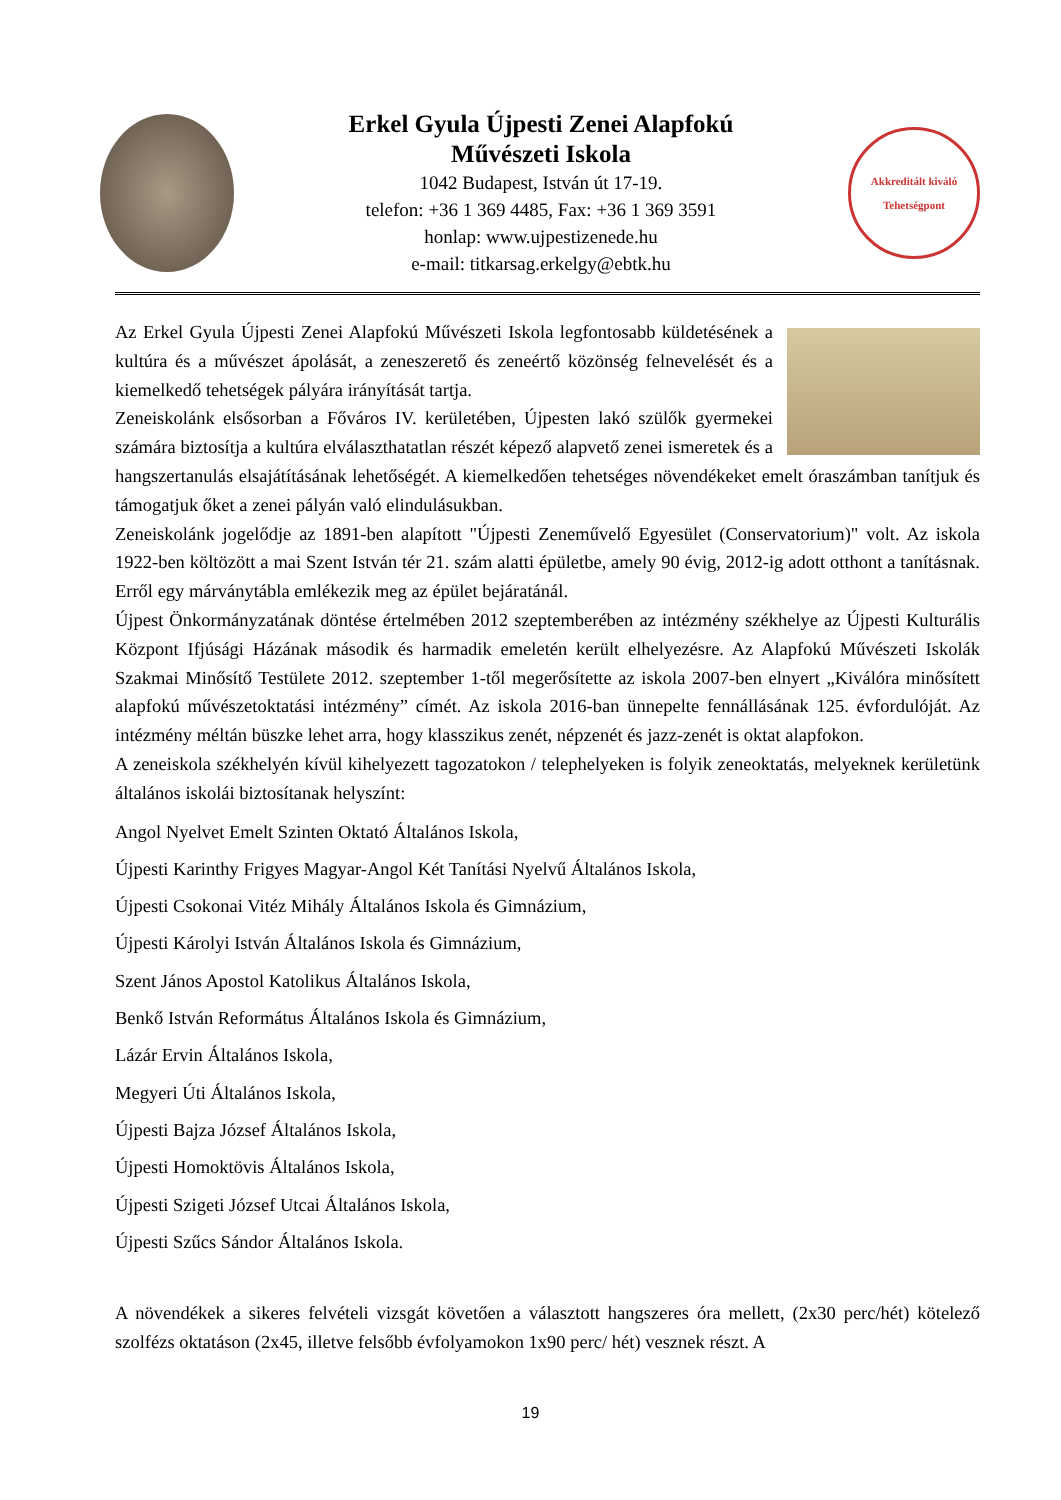Erkel Gyula Újpesti Zenei Alapfokú
Művészeti Iskola
1042 Budapest, István út 17-19.
telefon: +36 1 369 4485, Fax: +36 1 369 3591
honlap: www.ujpestizenede.hu
e-mail: titkarsag.erkelgy@ebtk.hu
Akkreditált kiváló
Tehetségpont
Az Erkel Gyula Újpesti Zenei Alapfokú Művészeti Iskola legfontosabb küldetésének a kultúra és a művészet ápolását, a zeneszerető és zeneértő közönség felnevelését és a kiemelkedő tehetségek pályára irányítását tartja.
Zeneiskolánk elsősorban a Főváros IV. kerületében, Újpesten lakó szülők gyermekei számára biztosítja a kultúra elválaszthatatlan részét képező alapvető zenei ismeretek és a hangszertanulás elsajátításának lehetőségét. A kiemelkedően tehetséges növendékeket emelt óraszámban tanítjuk és támogatjuk őket a zenei pályán való elindulásukban.
Zeneiskolánk jogelődje az 1891-ben alapított "Újpesti Zeneművelő Egyesület (Conservatorium)" volt. Az iskola 1922-ben költözött a mai Szent István tér 21. szám alatti épületbe, amely 90 évig, 2012-ig adott otthont a tanításnak. Erről egy márványtábla emlékezik meg az épület bejáratánál.
Újpest Önkormányzatának döntése értelmében 2012 szeptemberében az intézmény székhelye az Újpesti Kulturális Központ Ifjúsági Házának második és harmadik emeletén került elhelyezésre. Az Alapfokú Művészeti Iskolák Szakmai Minősítő Testülete 2012. szeptember 1-től megerősítette az iskola 2007-ben elnyert „Kiválóra minősített alapfokú művészetoktatási intézmény” címét. Az iskola 2016-ban ünnepelte fennállásának 125. évfordulóját. Az intézmény méltán büszke lehet arra, hogy klasszikus zenét, népzenét és jazz-zenét is oktat alapfokon.
A zeneiskola székhelyén kívül kihelyezett tagozatokon / telephelyeken is folyik zeneoktatás, melyeknek kerületünk általános iskolái biztosítanak helyszínt:
Angol Nyelvet Emelt Szinten Oktató Általános Iskola,
Újpesti Karinthy Frigyes Magyar-Angol Két Tanítási Nyelvű Általános Iskola,
Újpesti Csokonai Vitéz Mihály Általános Iskola és Gimnázium,
Újpesti Károlyi István Általános Iskola és Gimnázium,
Szent János Apostol Katolikus Általános Iskola,
Benkő István Református Általános Iskola és Gimnázium,
Lázár Ervin Általános Iskola,
Megyeri Úti Általános Iskola,
Újpesti Bajza József Általános Iskola,
Újpesti Homoktövis Általános Iskola,
Újpesti Szigeti József Utcai Általános Iskola,
Újpesti Szűcs Sándor Általános Iskola.
A növendékek a sikeres felvételi vizsgát követően a választott hangszeres óra mellett, (2x30 perc/hét) kötelező szolfézs oktatáson (2x45, illetve felsőbb évfolyamokon 1x90 perc/ hét) vesznek részt. A
19